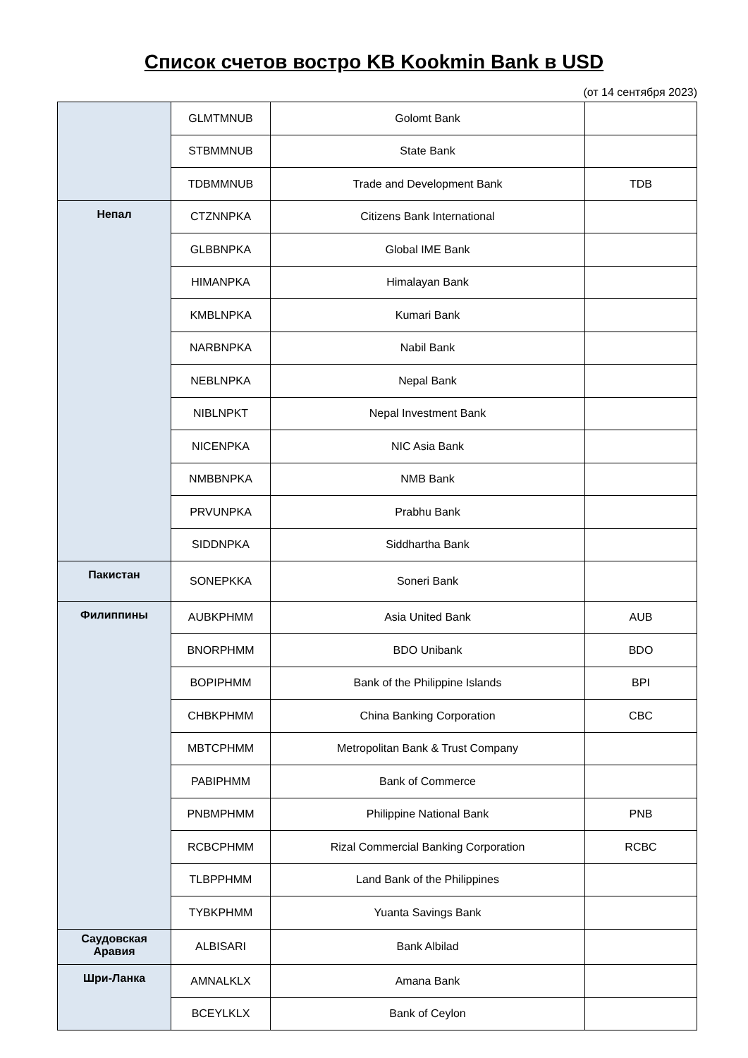Список счетов востро KB Kookmin Bank в USD
(от 14 сентября 2023)
| | GLMTMNUB | Golomt Bank | |
| | STBMMNUB | State Bank | |
| | TDBMMNUB | Trade and Development Bank | TDB |
| Непал | CTZNNPKA | Citizens Bank International | |
| | GLBBNPKA | Global IME Bank | |
| | HIMANPKA | Himalayan Bank | |
| | KMBLNPKA | Kumari Bank | |
| | NARBNPKA | Nabil Bank | |
| | NEBLNPKA | Nepal Bank | |
| | NIBLNPKT | Nepal Investment Bank | |
| | NICENPKA | NIC Asia Bank | |
| | NMBBNPKA | NMB Bank | |
| | PRVUNPKA | Prabhu Bank | |
| | SIDDNPKA | Siddhartha Bank | |
| Пакистан | SONEPKKA | Soneri Bank | |
| Филиппины | AUBKPHMM | Asia United Bank | AUB |
| | BNORPHMM | BDO Unibank | BDO |
| | BOPIPHMM | Bank of the Philippine Islands | BPI |
| | CHBKPHMM | China Banking Corporation | CBC |
| | MBTCPHMM | Metropolitan Bank & Trust Company | |
| | PABIPHMM | Bank of Commerce | |
| | PNBMPHMM | Philippine National Bank | PNB |
| | RCBCPHMM | Rizal Commercial Banking Corporation | RCBC |
| | TLBPPHMM | Land Bank of the Philippines | |
| | TYBKPHMM | Yuanta Savings Bank | |
| Саудовская Аравия | ALBISARI | Bank Albilad | |
| Шри-Ланка | AMNALKLX | Amana Bank | |
| | BCEYLKLX | Bank of Ceylon | |